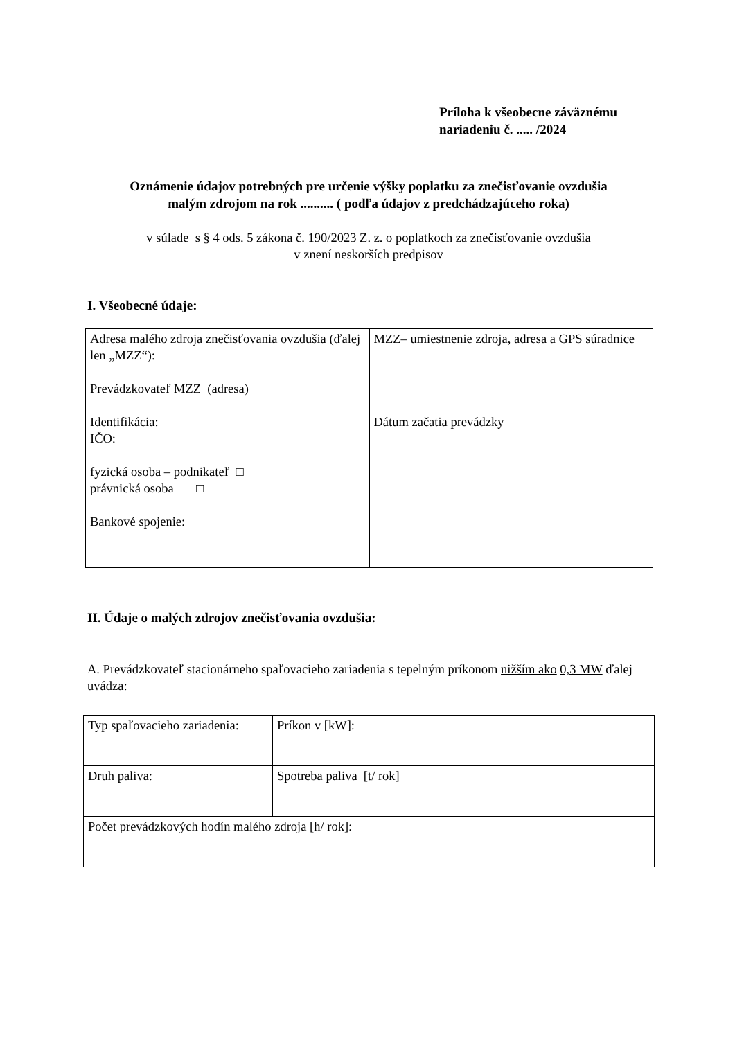Príloha k všeobecne záväznému
nariadeniu č. ..... /2024
Oznámenie údajov potrebných pre určenie výšky poplatku za znečisťovanie ovzdušia
malým zdrojom na rok .......... ( podľa údajov z predchádzajúceho roka)
v súlade s § 4 ods. 5 zákona č. 190/2023 Z. z. o poplatkoch za znečisťovanie ovzdušia
v znení neskorších predpisov
I. Všeobecné údaje:
| Adresa malého zdroja znečisťovania ovzdušia (ďalej len „MZZ“): Prevádzkovateľ MZZ (adresa) Identifikácia: IČO: fyzická osoba – podnikateľ □ právnická osoba □ Bankové spojenie: | MZZ– umiestnenie zdroja, adresa a GPS súradnice Dátum začatia prevádzky |
II. Údaje o malých zdrojov znečisťovania ovzdušia:
A. Prevádzkovateľ stacionárneho spaľovacieho zariadenia s tepelným príkonom nižším ako 0,3 MW ďalej uvádza:
| Typ spaľovacieho zariadenia: | Príkon v [kW]: |
| Druh paliva: | Spotreba paliva [t/ rok] |
| Počet prevádzkových hodín malého zdroja [h/ rok]: | |